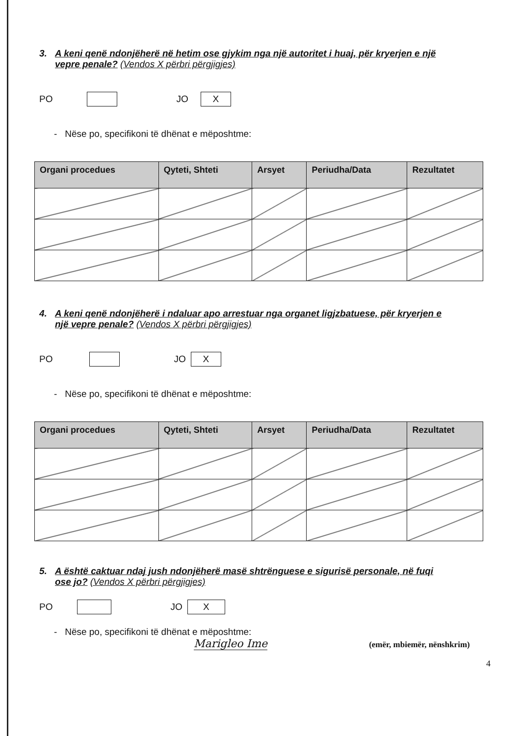3. A keni qenë ndonjëherë në hetim ose gjykim nga një autoritet i huaj, për kryerjen e një
vepre penale? (Vendos X përbri përgjigjes)
PO JO X
- Nëse po, specifikoni të dhënat e mëposhtme:
| Organi procedues | Qyteti, Shteti | Arsyet | Periudha/Data | Rezultatet |
| --- | --- | --- | --- | --- |
4. A keni qenë ndonjëherë i ndaluar apo arrestuar nga organet ligjzbatuese, për kryerjen e
një vepre penale? (Vendos X përbri përgjigjes)
PO JO X
- Nëse po, specifikoni të dhënat e mëposhtme:
| Organi procedues | Qyteti, Shteti | Arsyet | Periudha/Data | Rezultatet |
| --- | --- | --- | --- | --- |
5. A është caktuar ndaj jush ndonjëherë masë shtrënguese e sigurisë personale, në fuqi
ose jo? (Vendos X përbri përgjigjes)
PO JO X
- Nëse po, specifikoni të dhënat e mëposhtme:
Marigleo Ime (emër, mbiemër, nënshkrim)
4